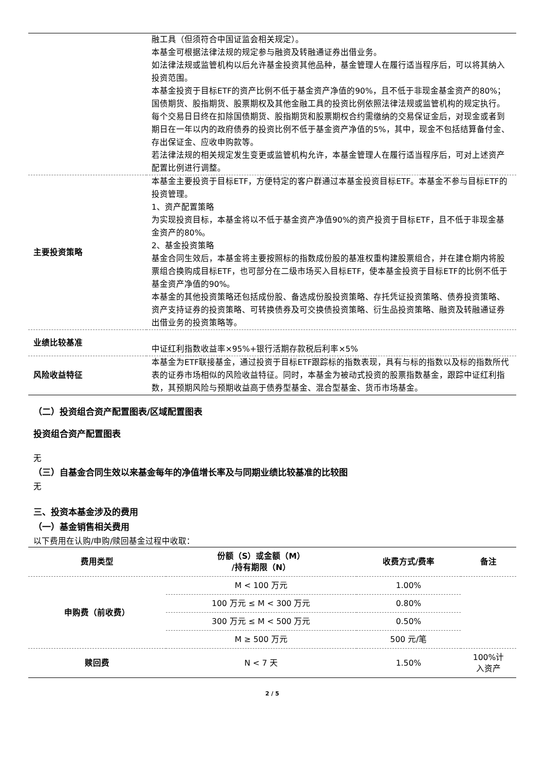| | 融工具（但须符合中国证监会相关规定）。 本基金可根据法律法规的规定参与融资及转融通证券出借业务。 如法律法规或监管机构以后允许基金投资其他品种，基金管理人在履行适当程序后，可以将其纳入投资范围。 本基金投资于目标ETF的资产比例不低于基金资产净值的90%，且不低于非现金基金资产的80%；国债期货、股指期货、股票期权及其他金融工具的投资比例依照法律法规或监管机构的规定执行。每个交易日日终在扣除国债期货、股指期货和股票期权合约需缴纳的交易保证金后，对现金或者到期日在一年以内的政府债券的投资比例不低于基金资产净值的5%，其中，现金不包括结算备付金、存出保证金、应收申购款等。 若法律法规的相关规定发生变更或监管机构允许，本基金管理人在履行适当程序后，可对上述资产配置比例进行调整。 |
| 主要投资策略 | 本基金主要投资于目标ETF，方便特定的客户群通过本基金投资目标ETF。本基金不参与目标ETF的投资管理。 1、资产配置策略 为实现投资目标，本基金将以不低于基金资产净值90%的资产投资于目标ETF，且不低于非现金基金资产的80%。 2、基金投资策略 基金合同生效后，本基金将主要按照标的指数成份股的基准权重构建股票组合，并在建仓期内将股票组合换购成目标ETF，也可部分在二级市场买入目标ETF，使本基金投资于目标ETF的比例不低于基金资产净值的90%。 本基金的其他投资策略还包括成份股、备选成份股投资策略、存托凭证投资策略、债券投资策略、资产支持证券的投资策略、可转换债券及可交换债投资策略、衍生品投资策略、融资及转融通证券出借业务的投资策略等。 |
| 业绩比较基准 | 中证红利指数收益率×95%+银行活期存款税后利率×5% |
| 风险收益特征 | 本基金为ETF联接基金，通过投资于目标ETF跟踪标的指数表现，具有与标的指数以及标的指数所代表的证券市场相似的风险收益特征。同时，本基金为被动式投资的股票指数基金，跟踪中证红利指数，其预期风险与预期收益高于债券型基金、混合型基金、货币市场基金。 |
（二）投资组合资产配置图表/区域配置图表
投资组合资产配置图表
无
（三）自基金合同生效以来基金每年的净值增长率及与同期业绩比较基准的比较图
无
三、投资本基金涉及的费用
（一）基金销售相关费用
以下费用在认购/申购/赎回基金过程中收取：
| 费用类型 | 份额（S）或金额（M） /持有期限（N） | 收费方式/费率 | 备注 |
| --- | --- | --- | --- |
| 申购费（前收费） | M < 100 万元 | 1.00% | |
| | 100 万元 ≤ M < 300 万元 | 0.80% | |
| | 300 万元 ≤ M < 500 万元 | 0.50% | |
| | M ≥ 500 万元 | 500 元/笔 | |
| 赎回费 | N < 7 天 | 1.50% | 100%计 入资产 |
2 / 5